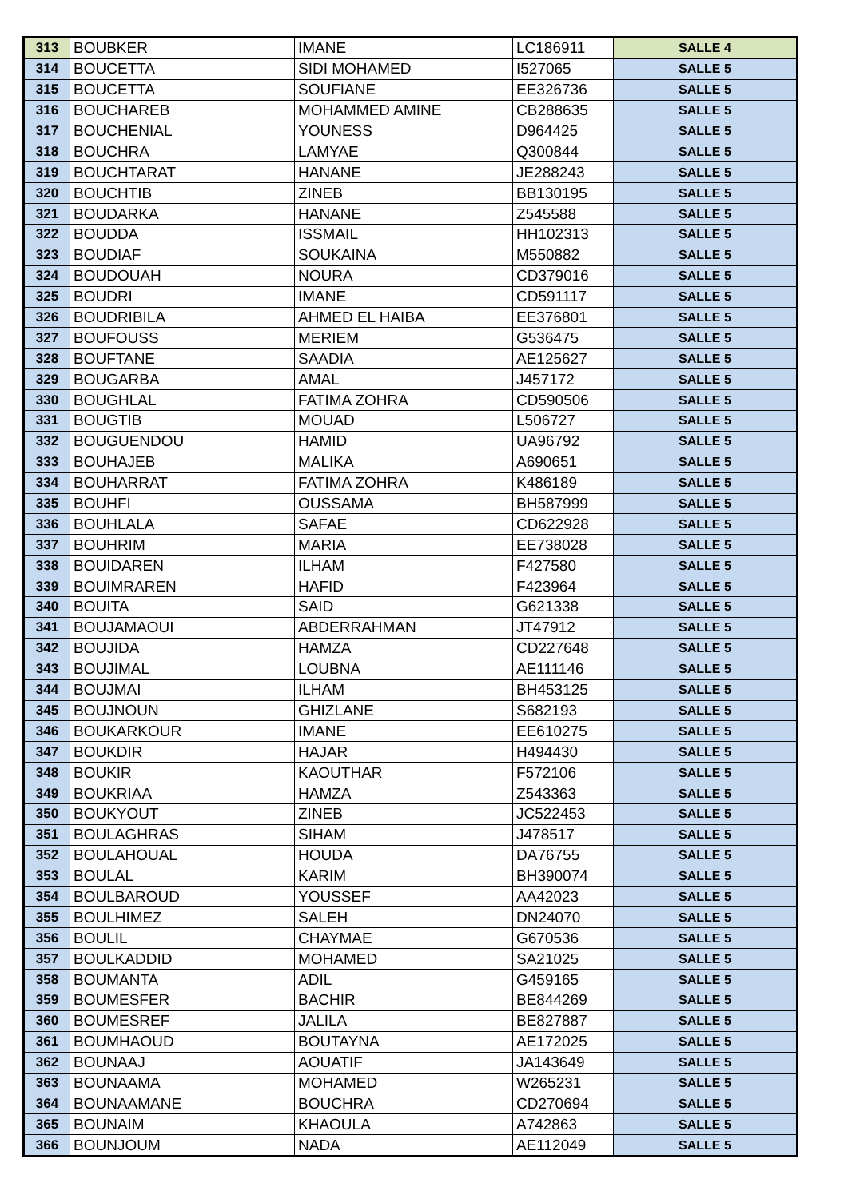| 313 | BOUBKER | IMANE | LC186911 | SALLE 4 |
| 314 | BOUCETTA | SIDI MOHAMED | I527065 | SALLE 5 |
| 315 | BOUCETTA | SOUFIANE | EE326736 | SALLE 5 |
| 316 | BOUCHAREB | MOHAMMED AMINE | CB288635 | SALLE 5 |
| 317 | BOUCHENIAL | YOUNESS | D964425 | SALLE 5 |
| 318 | BOUCHRA | LAMYAE | Q300844 | SALLE 5 |
| 319 | BOUCHTARAT | HANANE | JE288243 | SALLE 5 |
| 320 | BOUCHTIB | ZINEB | BB130195 | SALLE 5 |
| 321 | BOUDARKA | HANANE | Z545588 | SALLE 5 |
| 322 | BOUDDA | ISSMAIL | HH102313 | SALLE 5 |
| 323 | BOUDIAF | SOUKAINA | M550882 | SALLE 5 |
| 324 | BOUDOUAH | NOURA | CD379016 | SALLE 5 |
| 325 | BOUDRI | IMANE | CD591117 | SALLE 5 |
| 326 | BOUDRIBILA | AHMED EL HAIBA | EE376801 | SALLE 5 |
| 327 | BOUFOUSS | MERIEM | G536475 | SALLE 5 |
| 328 | BOUFTANE | SAADIA | AE125627 | SALLE 5 |
| 329 | BOUGARBA | AMAL | J457172 | SALLE 5 |
| 330 | BOUGHLAL | FATIMA ZOHRA | CD590506 | SALLE 5 |
| 331 | BOUGTIB | MOUAD | L506727 | SALLE 5 |
| 332 | BOUGUENDOU | HAMID | UA96792 | SALLE 5 |
| 333 | BOUHAJEB | MALIKA | A690651 | SALLE 5 |
| 334 | BOUHARRAT | FATIMA ZOHRA | K486189 | SALLE 5 |
| 335 | BOUHFI | OUSSAMA | BH587999 | SALLE 5 |
| 336 | BOUHLALA | SAFAE | CD622928 | SALLE 5 |
| 337 | BOUHRIM | MARIA | EE738028 | SALLE 5 |
| 338 | BOUIDAREN | ILHAM | F427580 | SALLE 5 |
| 339 | BOUIMRAREN | HAFID | F423964 | SALLE 5 |
| 340 | BOUITA | SAID | G621338 | SALLE 5 |
| 341 | BOUJAMAOUI | ABDERRAHMAN | JT47912 | SALLE 5 |
| 342 | BOUJIDA | HAMZA | CD227648 | SALLE 5 |
| 343 | BOUJIMAL | LOUBNA | AE111146 | SALLE 5 |
| 344 | BOUJMAI | ILHAM | BH453125 | SALLE 5 |
| 345 | BOUJNOUN | GHIZLANE | S682193 | SALLE 5 |
| 346 | BOUKARKOUR | IMANE | EE610275 | SALLE 5 |
| 347 | BOUKDIR | HAJAR | H494430 | SALLE 5 |
| 348 | BOUKIR | KAOUTHAR | F572106 | SALLE 5 |
| 349 | BOUKRIAA | HAMZA | Z543363 | SALLE 5 |
| 350 | BOUKYOUT | ZINEB | JC522453 | SALLE 5 |
| 351 | BOULAGHRAS | SIHAM | J478517 | SALLE 5 |
| 352 | BOULAHOUAL | HOUDA | DA76755 | SALLE 5 |
| 353 | BOULAL | KARIM | BH390074 | SALLE 5 |
| 354 | BOULBAROUD | YOUSSEF | AA42023 | SALLE 5 |
| 355 | BOULHIMEZ | SALEH | DN24070 | SALLE 5 |
| 356 | BOULIL | CHAYMAE | G670536 | SALLE 5 |
| 357 | BOULKADDID | MOHAMED | SA21025 | SALLE 5 |
| 358 | BOUMANTA | ADIL | G459165 | SALLE 5 |
| 359 | BOUMESFER | BACHIR | BE844269 | SALLE 5 |
| 360 | BOUMESREF | JALILA | BE827887 | SALLE 5 |
| 361 | BOUMHAOUD | BOUTAYNA | AE172025 | SALLE 5 |
| 362 | BOUNAAJ | AOUATIF | JA143649 | SALLE 5 |
| 363 | BOUNAAMA | MOHAMED | W265231 | SALLE 5 |
| 364 | BOUNAAMANE | BOUCHRA | CD270694 | SALLE 5 |
| 365 | BOUNAIM | KHAOULA | A742863 | SALLE 5 |
| 366 | BOUNJOUM | NADA | AE112049 | SALLE 5 |